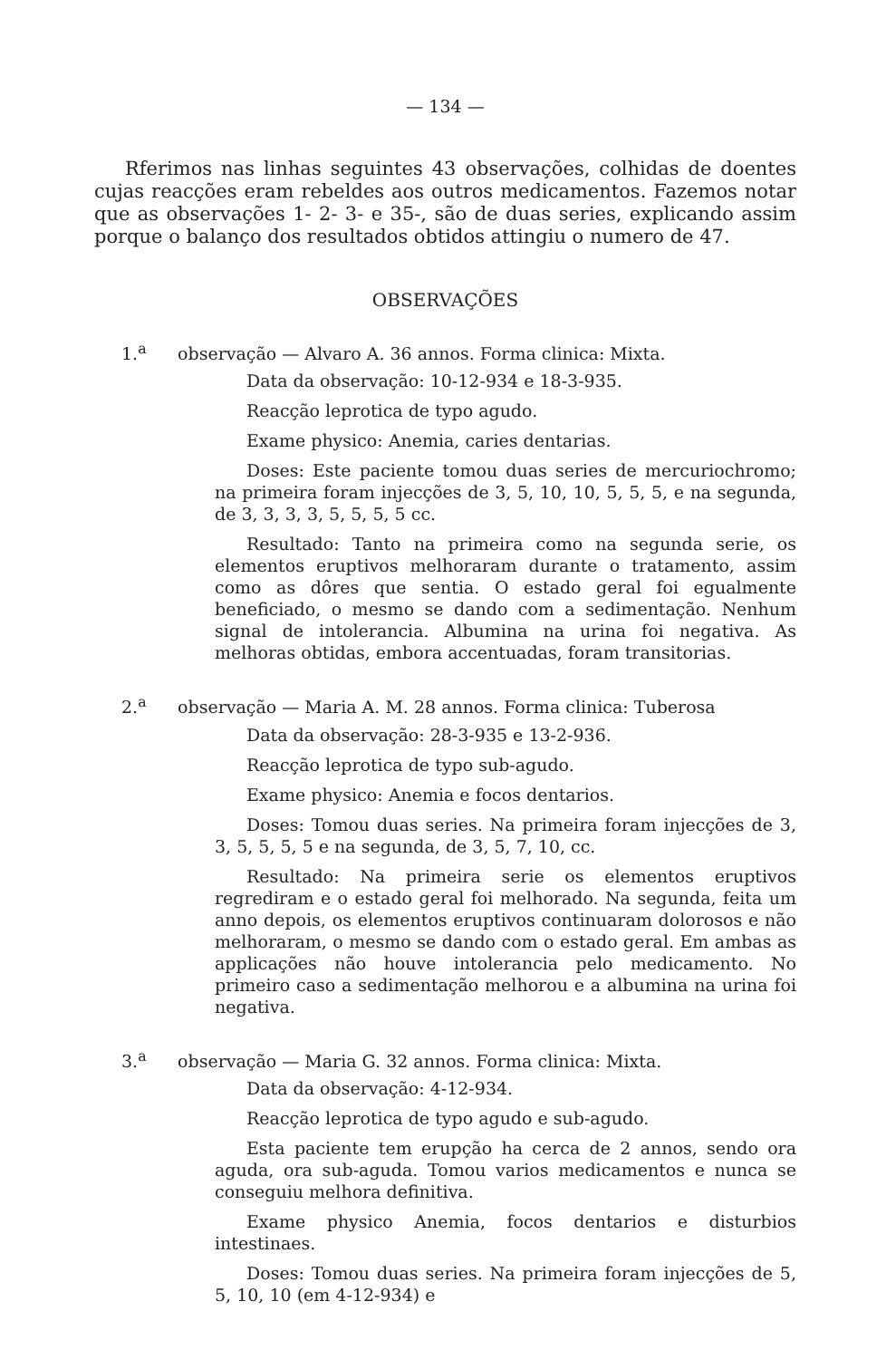— 134 —
Rferimos nas linhas seguintes 43 observações, colhidas de doentes cujas reacções eram rebeldes aos outros medicamentos. Fazemos notar que as observações 1- 2- 3- e 35-, são de duas series, explicando assim porque o balanço dos resultados obtidos attingiu o numero de 47.
OBSERVAÇÕES
1.<sup>a</sup> observação — Alvaro A. 36 annos. Forma clinica: Mixta.
Data da observação: 10-12-934 e 18-3-935.
Reacção leprotica de typo agudo.
Exame physico: Anemia, caries dentarias.
Doses: Este paciente tomou duas series de mercuriochromo; na primeira foram injecções de 3, 5, 10, 10, 5, 5, 5, e na segunda, de 3, 3, 3, 3, 5, 5, 5, 5 cc.
Resultado: Tanto na primeira como na segunda serie, os elementos eruptivos melhoraram durante o tratamento, assim como as dôres que sentia. O estado geral foi egualmente beneficiado, o mesmo se dando com a sedimentação. Nenhum signal de intolerancia. Albumina na urina foi negativa. As melhoras obtidas, embora accentuadas, foram transitorias.
2.<sup>a</sup> observação — Maria A. M. 28 annos. Forma clinica: Tuberosa
Data da observação: 28-3-935 e 13-2-936.
Reacção leprotica de typo sub-agudo.
Exame physico: Anemia e focos dentarios.
Doses: Tomou duas series. Na primeira foram injecções de 3, 3, 5, 5, 5, 5 e na segunda, de 3, 5, 7, 10, cc.
Resultado: Na primeira serie os elementos eruptivos regrediram e o estado geral foi melhorado. Na segunda, feita um anno depois, os elementos eruptivos continuaram dolorosos e não melhoraram, o mesmo se dando com o estado geral. Em ambas as applicações não houve intolerancia pelo medicamento. No primeiro caso a sedimentação melhorou e a albumina na urina foi negativa.
3.<sup>a</sup> observação — Maria G. 32 annos. Forma clinica: Mixta.
Data da observação: 4-12-934.
Reacção leprotica de typo agudo e sub-agudo.
Esta paciente tem erupção ha cerca de 2 annos, sendo ora aguda, ora sub-aguda. Tomou varios medicamentos e nunca se conseguiu melhora definitiva.
Exame physico Anemia, focos dentarios e disturbios intestinaes.
Doses: Tomou duas series. Na primeira foram injecções de 5, 5, 10, 10 (em 4-12-934) e